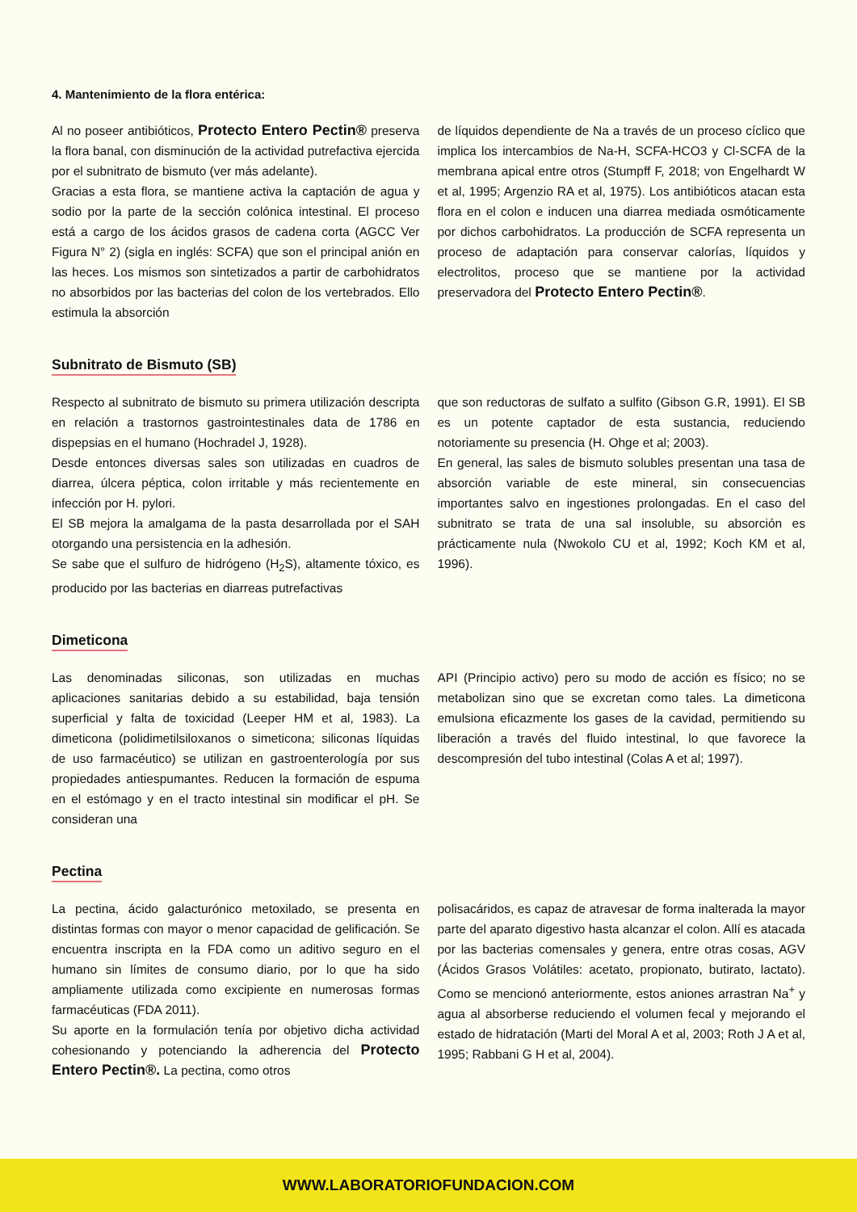4. Mantenimiento de la flora entérica:
Al no poseer antibióticos, Protecto Entero Pectin® preserva la flora banal, con disminución de la actividad putrefactiva ejercida por el subnitrato de bismuto (ver más adelante).
Gracias a esta flora, se mantiene activa la captación de agua y sodio por la parte de la sección colónica intestinal. El proceso está a cargo de los ácidos grasos de cadena corta (AGCC Ver Figura N° 2) (sigla en inglés: SCFA) que son el principal anión en las heces. Los mismos son sintetizados a partir de carbohidratos no absorbidos por las bacterias del colon de los vertebrados. Ello estimula la absorción
de líquidos dependiente de Na a través de un proceso cíclico que implica los intercambios de Na-H, SCFA-HCO3 y Cl-SCFA de la membrana apical entre otros (Stumpff F, 2018; von Engelhardt W et al, 1995; Argenzio RA et al, 1975). Los antibióticos atacan esta flora en el colon e inducen una diarrea mediada osmóticamente por dichos carbohidratos. La producción de SCFA representa un proceso de adaptación para conservar calorías, líquidos y electrolitos, proceso que se mantiene por la actividad preservadora del Protecto Entero Pectin®.
Subnitrato de Bismuto (SB)
Respecto al subnitrato de bismuto su primera utilización descripta en relación a trastornos gastrointestinales data de 1786 en dispepsias en el humano (Hochradel J, 1928).
Desde entonces diversas sales son utilizadas en cuadros de diarrea, úlcera péptica, colon irritable y más recientemente en infección por H. pylori.
El SB mejora la amalgama de la pasta desarrollada por el SAH otorgando una persistencia en la adhesión.
Se sabe que el sulfuro de hidrógeno (H<sub>2</sub>S), altamente tóxico, es producido por las bacterias en diarreas putrefactivas
que son reductoras de sulfato a sulfito (Gibson G.R, 1991). El SB es un potente captador de esta sustancia, reduciendo notoriamente su presencia (H. Ohge et al; 2003).
En general, las sales de bismuto solubles presentan una tasa de absorción variable de este mineral, sin consecuencias importantes salvo en ingestiones prolongadas. En el caso del subnitrato se trata de una sal insoluble, su absorción es prácticamente nula (Nwokolo CU et al, 1992; Koch KM et al, 1996).
Dimeticona
Las denominadas siliconas, son utilizadas en muchas aplicaciones sanitarias debido a su estabilidad, baja tensión superficial y falta de toxicidad (Leeper HM et al, 1983). La dimeticona (polidimetilsiloxanos o simeticona; siliconas líquidas de uso farmacéutico) se utilizan en gastroenterología por sus propiedades antiespumantes. Reducen la formación de espuma en el estómago y en el tracto intestinal sin modificar el pH. Se consideran una
API (Principio activo) pero su modo de acción es físico; no se metabolizan sino que se excretan como tales. La dimeticona emulsiona eficazmente los gases de la cavidad, permitiendo su liberación a través del fluido intestinal, lo que favorece la descompresión del tubo intestinal (Colas A et al; 1997).
Pectina
La pectina, ácido galacturónico metoxilado, se presenta en distintas formas con mayor o menor capacidad de gelificación. Se encuentra inscripta en la FDA como un aditivo seguro en el humano sin límites de consumo diario, por lo que ha sido ampliamente utilizada como excipiente en numerosas formas farmacéuticas (FDA 2011).
Su aporte en la formulación tenía por objetivo dicha actividad cohesionando y potenciando la adherencia del Protecto Entero Pectin®. La pectina, como otros
polisacáridos, es capaz de atravesar de forma inalterada la mayor parte del aparato digestivo hasta alcanzar el colon. Allí es atacada por las bacterias comensales y genera, entre otras cosas, AGV (Ácidos Grasos Volátiles: acetato, propionato, butirato, lactato). Como se mencionó anteriormente, estos aniones arrastran Na<sup>+</sup> y agua al absorberse reduciendo el volumen fecal y mejorando el estado de hidratación (Marti del Moral A et al, 2003; Roth J A et al, 1995; Rabbani G H et al, 2004).
WWW.LABORATORIOFUNDACION.COM